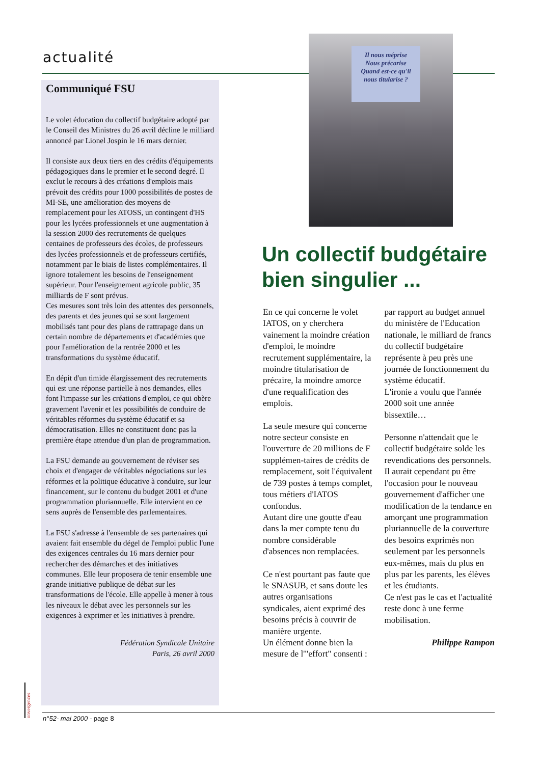actualité
Il nous méprise
Nous précarise
Quand est-ce qu'il
nous titularise ?
Communiqué FSU
Le volet éducation du collectif budgétaire adopté par le Conseil des Ministres du 26 avril décline le milliard annoncé par Lionel Jospin le 16 mars dernier.
Il consiste aux deux tiers en des crédits d'équipements pédagogiques dans le premier et le second degré. Il exclut le recours à des créations d'emplois mais prévoit des crédits pour 1000 possibilités de postes de MI-SE, une amélioration des moyens de remplacement pour les ATOSS, un contingent d'HS pour les lycées professionnels et une augmentation à la session 2000 des recrutements de quelques centaines de professeurs des écoles, de professeurs des lycées professionnels et de professeurs certifiés, notamment par le biais de listes complémentaires. Il ignore totalement les besoins de l'enseignement supérieur. Pour l'enseignement agricole public, 35 milliards de F sont prévus.
Ces mesures sont très loin des attentes des personnels, des parents et des jeunes qui se sont largement mobilisés tant pour des plans de rattrapage dans un certain nombre de départements et d'académies que pour l'amélioration de la rentrée 2000 et les transformations du système éducatif.
En dépit d'un timide élargissement des recrutements qui est une réponse partielle à nos demandes, elles font l'impasse sur les créations d'emploi, ce qui obère gravement l'avenir et les possibilités de conduire de véritables réformes du système éducatif et sa démocratisation. Elles ne constituent donc pas la première étape attendue d'un plan de programmation.
La FSU demande au gouvernement de réviser ses choix et d'engager de véritables négociations sur les réformes et la politique éducative à conduire, sur leur financement, sur le contenu du budget 2001 et d'une programmation pluriannuelle. Elle intervient en ce sens auprès de l'ensemble des parlementaires.
La FSU s'adresse à l'ensemble de ses partenaires qui avaient fait ensemble du dégel de l'emploi public l'une des exigences centrales du 16 mars dernier pour rechercher des démarches et des initiatives communes. Elle leur proposera de tenir ensemble une grande initiative publique de débat sur les transformations de l'école. Elle appelle à mener à tous les niveaux le débat avec les personnels sur les exigences à exprimer et les initiatives à prendre.
Fédération Syndicale Unitaire
Paris, 26 avril 2000
Un collectif budgétaire bien singulier ...
En ce qui concerne le volet IATOS, on y cherchera vainement la moindre création d'emploi, le moindre recrutement supplémentaire, la moindre titularisation de précaire, la moindre amorce d'une requalification des emplois.
La seule mesure qui concerne notre secteur consiste en l'ouverture de 20 millions de F supplémen-taires de crédits de remplacement, soit l'équivalent de 739 postes à temps complet, tous métiers d'IATOS confondus.
Autant dire une goutte d'eau dans la mer compte tenu du nombre considérable d'absences non remplacées.
Ce n'est pourtant pas faute que le SNASUB, et sans doute les autres organisations syndicales, aient exprimé des besoins précis à couvrir de manière urgente.
Un élément donne bien la mesure de l'"effort" consenti : par rapport au budget annuel du ministère de l'Education nationale, le milliard de francs du collectif budgétaire représente à peu près une journée de fonctionnement du système éducatif.
L'ironie a voulu que l'année 2000 soit une année bissextile…
Personne n'attendait que le collectif budgétaire solde les revendications des personnels. Il aurait cependant pu être l'occasion pour le nouveau gouvernement d'afficher une modification de la tendance en amorçant une programmation pluriannuelle de la couverture des besoins exprimés non seulement par les personnels eux-mêmes, mais du plus en plus par les parents, les élèves et les étudiants.
Ce n'est pas le cas et l'actualité reste donc à une ferme mobilisation.
Philippe Rampon
onvergences
n°52- mai 2000 - page 8